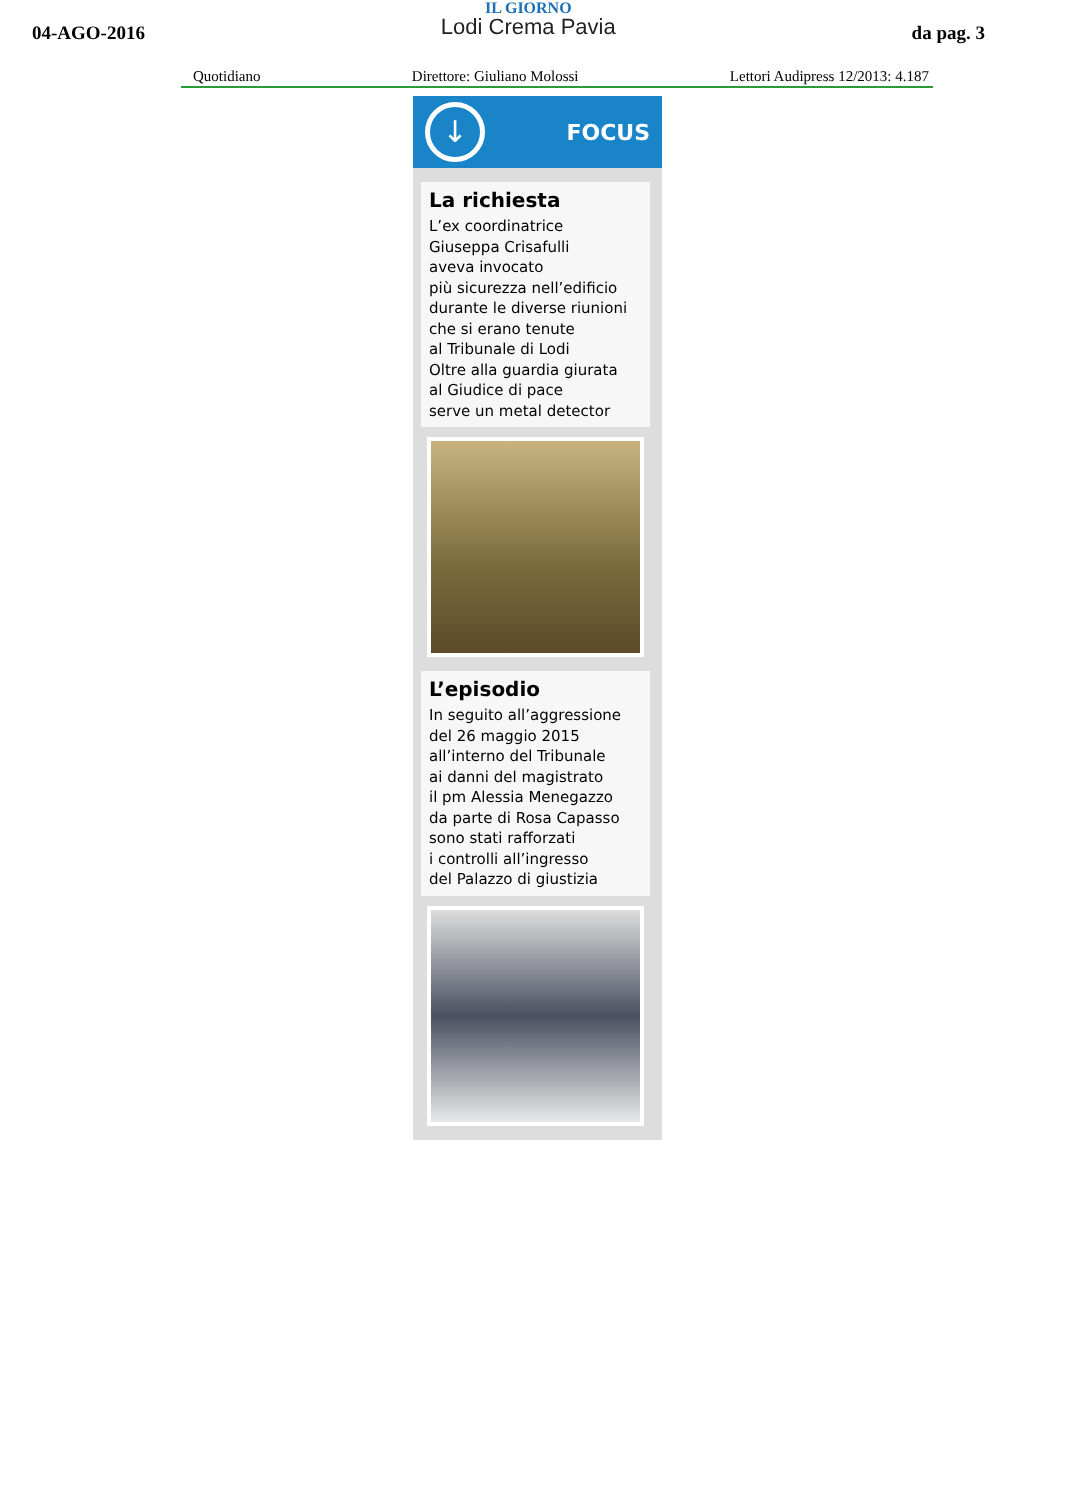04-AGO-2016
IL GIORNO
Lodi Crema Pavia
da pag. 3
Quotidiano Direttore: Giuliano Molossi Lettori Audipress 12/2013: 4.187
↓
FOCUS
La richiesta
L’ex coordinatrice
Giuseppa Crisafulli
aveva invocato
più sicurezza nell’edificio
durante le diverse riunioni
che si erano tenute
al Tribunale di Lodi
Oltre alla guardia giurata
al Giudice di pace
serve un metal detector
L’episodio
In seguito all’aggressione
del 26 maggio 2015
all’interno del Tribunale
ai danni del magistrato
il pm Alessia Menegazzo
da parte di Rosa Capasso
sono stati rafforzati
i controlli all’ingresso
del Palazzo di giustizia